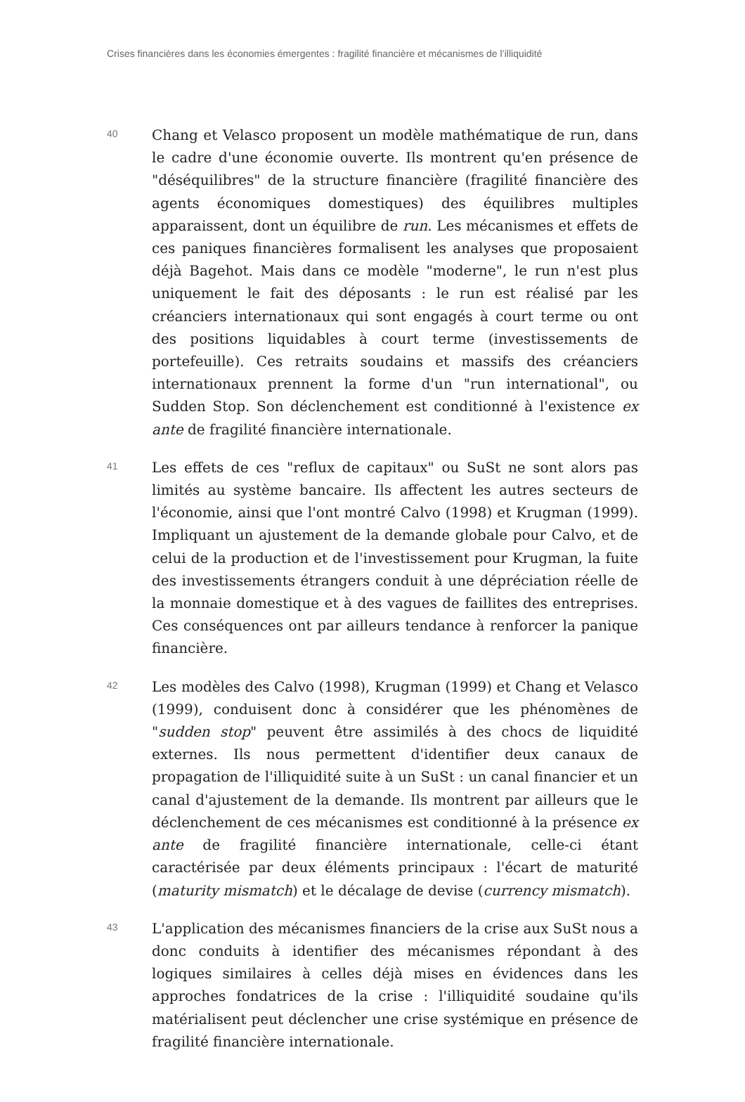Crises financières dans les économies émergentes : fragilité financière et mécanismes de l’illiquidité
40
Chang et Velasco proposent un modèle mathématique de run, dans le cadre d'une économie ouverte. Ils montrent qu'en présence de "déséquilibres" de la structure financière (fragilité financière des agents économiques domestiques) des équilibres multiples apparaissent, dont un équilibre de run. Les mécanismes et effets de ces paniques financières formalisent les analyses que proposaient déjà Bagehot. Mais dans ce modèle "moderne", le run n'est plus uniquement le fait des déposants : le run est réalisé par les créanciers internationaux qui sont engagés à court terme ou ont des positions liquidables à court terme (investissements de portefeuille). Ces retraits soudains et massifs des créanciers internationaux prennent la forme d'un "run international", ou Sudden Stop. Son déclenchement est conditionné à l'existence ex ante de fragilité financière internationale.
41
Les effets de ces "reflux de capitaux" ou SuSt ne sont alors pas limités au système bancaire. Ils affectent les autres secteurs de l'économie, ainsi que l'ont montré Calvo (1998) et Krugman (1999). Impliquant un ajustement de la demande globale pour Calvo, et de celui de la production et de l'investissement pour Krugman, la fuite des investissements étrangers conduit à une dépréciation réelle de la monnaie domestique et à des vagues de faillites des entreprises. Ces conséquences ont par ailleurs tendance à renforcer la panique financière.
42
Les modèles des Calvo (1998), Krugman (1999) et Chang et Velasco (1999), conduisent donc à considérer que les phénomènes de "sudden stop" peuvent être assimilés à des chocs de liquidité externes. Ils nous permettent d'identifier deux canaux de propagation de l'illiquidité suite à un SuSt : un canal financier et un canal d'ajustement de la demande. Ils montrent par ailleurs que le déclenchement de ces mécanismes est conditionné à la présence ex ante de fragilité financière internationale, celle-ci étant caractérisée par deux éléments principaux : l'écart de maturité (maturity mismatch) et le décalage de devise (currency mismatch).
43
L'application des mécanismes financiers de la crise aux SuSt nous a donc conduits à identifier des mécanismes répondant à des logiques similaires à celles déjà mises en évidences dans les approches fondatrices de la crise : l'illiquidité soudaine qu'ils matérialisent peut déclencher une crise systémique en présence de fragilité financière internationale.